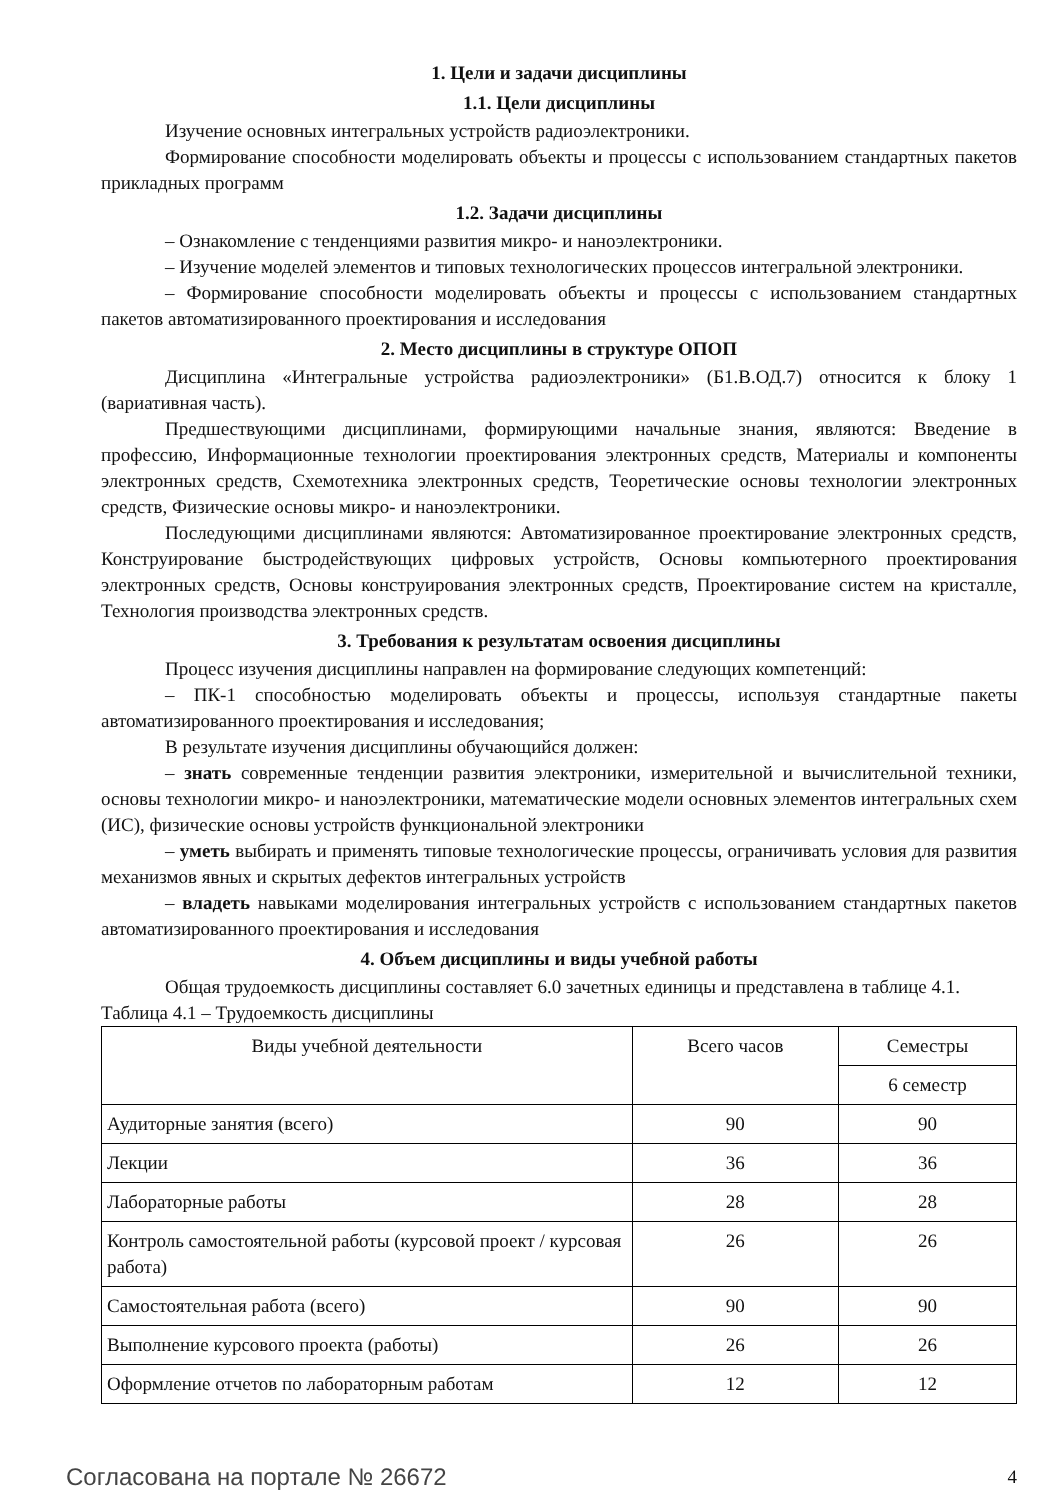1. Цели и задачи дисциплины
1.1. Цели дисциплины
Изучение основных интегральных устройств радиоэлектроники.
Формирование способности моделировать объекты и процессы с использованием стандартных пакетов прикладных программ
1.2. Задачи дисциплины
– Ознакомление с тенденциями развития микро- и наноэлектроники.
– Изучение моделей элементов и типовых технологических процессов интегральной электроники.
– Формирование способности моделировать объекты и процессы с использованием стандартных пакетов автоматизированного проектирования и исследования
2. Место дисциплины в структуре ОПОП
Дисциплина «Интегральные устройства радиоэлектроники» (Б1.В.ОД.7) относится к блоку 1 (вариативная часть).
Предшествующими дисциплинами, формирующими начальные знания, являются: Введение в профессию, Информационные технологии проектирования электронных средств, Материалы и компоненты электронных средств, Схемотехника электронных средств, Теоретические основы технологии электронных средств, Физические основы микро- и наноэлектроники.
Последующими дисциплинами являются: Автоматизированное проектирование электронных средств, Конструирование быстродействующих цифровых устройств, Основы компьютерного проектирования электронных средств, Основы конструирования электронных средств, Проектирование систем на кристалле, Технология производства электронных средств.
3. Требования к результатам освоения дисциплины
Процесс изучения дисциплины направлен на формирование следующих компетенций:
– ПК-1 способностью моделировать объекты и процессы, используя стандартные пакеты автоматизированного проектирования и исследования;
В результате изучения дисциплины обучающийся должен:
– знать современные тенденции развития электроники, измерительной и вычислительной техники, основы технологии микро- и наноэлектроники, математические модели основных элементов интегральных схем (ИС), физические основы устройств функциональной электроники
– уметь выбирать и применять типовые технологические процессы, ограничивать условия для развития механизмов явных и скрытых дефектов интегральных устройств
– владеть навыками моделирования интегральных устройств с использованием стандартных пакетов автоматизированного проектирования и исследования
4. Объем дисциплины и виды учебной работы
Общая трудоемкость дисциплины составляет 6.0 зачетных единицы и представлена в таблице 4.1.
Таблица 4.1 – Трудоемкость дисциплины
| Виды учебной деятельности | Всего часов | Семестры |
| --- | --- | --- |
| | | 6 семестр |
| Аудиторные занятия (всего) | 90 | 90 |
| Лекции | 36 | 36 |
| Лабораторные работы | 28 | 28 |
| Контроль самостоятельной работы (курсовой проект / курсовая работа) | 26 | 26 |
| Самостоятельная работа (всего) | 90 | 90 |
| Выполнение курсового проекта (работы) | 26 | 26 |
| Оформление отчетов по лабораторным работам | 12 | 12 |
Согласована на портале № 26672 4